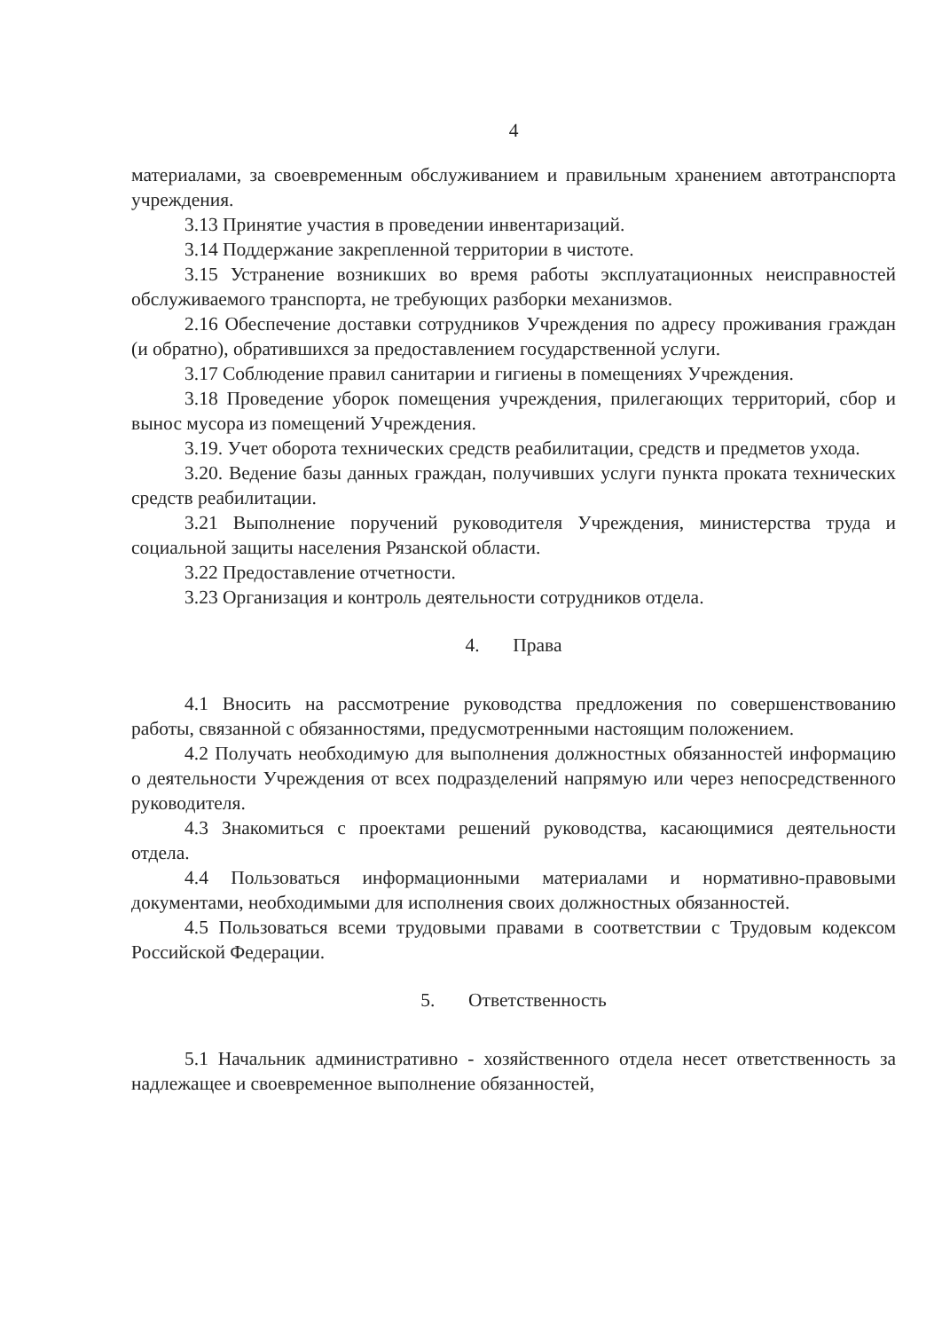4
материалами, за своевременным обслуживанием и правильным хранением автотранспорта учреждения.
3.13 Принятие участия в проведении инвентаризаций.
3.14 Поддержание закрепленной территории в чистоте.
3.15 Устранение возникших во время работы эксплуатационных неисправностей обслуживаемого транспорта, не требующих разборки механизмов.
2.16 Обеспечение доставки сотрудников Учреждения по адресу проживания граждан (и обратно), обратившихся за предоставлением государственной услуги.
3.17 Соблюдение правил санитарии и гигиены в помещениях Учреждения.
3.18 Проведение уборок помещения учреждения, прилегающих территорий, сбор и вынос мусора из помещений Учреждения.
3.19. Учет оборота технических средств реабилитации, средств и предметов ухода.
3.20. Ведение базы данных граждан, получивших услуги пункта проката технических средств реабилитации.
3.21 Выполнение поручений руководителя Учреждения, министерства труда и социальной защиты населения Рязанской области.
3.22 Предоставление отчетности.
3.23 Организация и контроль деятельности сотрудников отдела.
4. Права
4.1 Вносить на рассмотрение руководства предложения по совершенствованию работы, связанной с обязанностями, предусмотренными настоящим положением.
4.2 Получать необходимую для выполнения должностных обязанностей информацию о деятельности Учреждения от всех подразделений напрямую или через непосредственного руководителя.
4.3 Знакомиться с проектами решений руководства, касающимися деятельности отдела.
4.4 Пользоваться информационными материалами и нормативно-правовыми документами, необходимыми для исполнения своих должностных обязанностей.
4.5 Пользоваться всеми трудовыми правами в соответствии с Трудовым кодексом Российской Федерации.
5. Ответственность
5.1 Начальник административно - хозяйственного отдела несет ответственность за надлежащее и своевременное выполнение обязанностей,